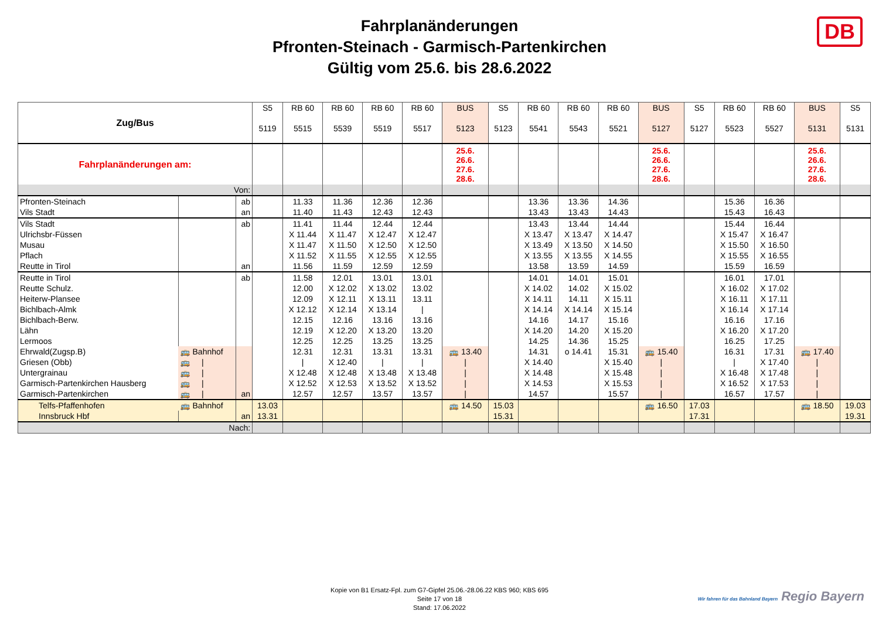Fahrplanänderungen
Pfronten-Steinach - Garmisch-Partenkirchen
Gültig vom 25.6. bis 28.6.2022
DB
| Zug/Bus | | | S5 | RB 60 | RB 60 | RB 60 | RB 60 | BUS | S5 | RB 60 | RB 60 | RB 60 | BUS | S5 | RB 60 | RB 60 | BUS | S5 |
| --- | --- | --- | --- | --- | --- | --- | --- | --- | --- | --- | --- | --- | --- | --- | --- | --- | --- | --- |
| | | | 5119 | 5515 | 5539 | 5519 | 5517 | 5123 | 5123 | 5541 | 5543 | 5521 | 5127 | 5127 | 5523 | 5527 | 5131 | 5131 |
| Fahrplanänderungen am: | | | | | | | | 25.6. 26.6. 27.6. 28.6. | | | | | 25.6. 26.6. 27.6. 28.6. | | | | 25.6. 26.6. 27.6. 28.6. | |
| Von: | | | | | | | | | | | | | | | | | | |
| Pfronten-Steinach | | ab | | 11.33 | 11.36 | 12.36 | 12.36 | | | 13.36 | 13.36 | 14.36 | | | 15.36 | 16.36 | | |
| Vils Stadt | | an | | 11.40 | 11.43 | 12.43 | 12.43 | | | 13.43 | 13.43 | 14.43 | | | 15.43 | 16.43 | | |
| Vils Stadt | | ab | | 11.41 | 11.44 | 12.44 | 12.44 | | | 13.43 | 13.44 | 14.44 | | | 15.44 | 16.44 | | |
| Ulrichsbr-Füssen | | | | X 11.44 | X 11.47 | X 12.47 | X 12.47 | | | X 13.47 | X 13.47 | X 14.47 | | | X 15.47 | X 16.47 | | |
| Musau | | | | X 11.47 | X 11.50 | X 12.50 | X 12.50 | | | X 13.49 | X 13.50 | X 14.50 | | | X 15.50 | X 16.50 | | |
| Pflach | | | | X 11.52 | X 11.55 | X 12.55 | X 12.55 | | | X 13.55 | X 13.55 | X 14.55 | | | X 15.55 | X 16.55 | | |
| Reutte in Tirol | | an | | 11.56 | 11.59 | 12.59 | 12.59 | | | 13.58 | 13.59 | 14.59 | | | 15.59 | 16.59 | | |
| Reutte in Tirol | | ab | | 11.58 | 12.01 | 13.01 | 13.01 | | | 14.01 | 14.01 | 15.01 | | | 16.01 | 17.01 | | |
| Reutte Schulz. | | | | 12.00 | X 12.02 | X 13.02 | 13.02 | | | X 14.02 | 14.02 | X 15.02 | | | X 16.02 | X 17.02 | | |
| Heiterw-Plansee | | | | 12.09 | X 12.11 | X 13.11 | 13.11 | | | X 14.11 | 14.11 | X 15.11 | | | X 16.11 | X 17.11 | | |
| Bichlbach-Almk | | | | X 12.12 | X 12.14 | X 13.14 | / | | | X 14.14 | X 14.14 | X 15.14 | | | X 16.14 | X 17.14 | | |
| Bichlbach-Berw. | | | | 12.15 | 12.16 | 13.16 | 13.16 | | | 14.16 | 14.17 | 15.16 | | | 16.16 | 17.16 | | |
| Lähn | | | | 12.19 | X 12.20 | X 13.20 | 13.20 | | | X 14.20 | 14.20 | X 15.20 | | | X 16.20 | X 17.20 | | |
| Lermoos | | | | 12.25 | 12.25 | 13.25 | 13.25 | | | 14.25 | 14.36 | 15.25 | | | 16.25 | 17.25 | | |
| Ehrwald(Zugsp.B) | 🚌 Bahnhof | | | 12.31 | 12.31 | 13.31 | 13.31 | 🚌 13.40 | | 14.31 | o 14.41 | 15.31 | 🚌 15.40 | | 16.31 | 17.31 | 🚌 17.40 | |
| Griesen (Obb) | 🚌 / | | | / | X 12.40 | / | / | / | | X 14.40 | | X 15.40 | / | | / | X 17.40 | / | |
| Untergrainau | 🚌 / | | | X 12.48 | X 12.48 | X 13.48 | X 13.48 | / | | X 14.48 | | X 15.48 | / | | X 16.48 | X 17.48 | / | |
| Garmisch-Partenkirchen Hausberg | 🚌 / | | | X 12.52 | X 12.53 | X 13.52 | X 13.52 | / | | X 14.53 | | X 15.53 | / | | X 16.52 | X 17.53 | / | |
| Garmisch-Partenkirchen | 🚌 / | an | | 12.57 | 12.57 | 13.57 | 13.57 | / | | 14.57 | | 15.57 | / | | 16.57 | 17.57 | / | |
| Telfs-Pfaffenhofen | 🚌 Bahnhof | | 13.03 | | | | | 🚌 14.50 | 15.03 | | | | 🚌 16.50 | 17.03 | | | 🚌 18.50 | 19.03 |
| Innsbruck Hbf | | an | 13.31 | | | | | | 15.31 | | | | | 17.31 | | | | 19.31 |
| Nach: | | | | | | | | | | | | | | | | | | |
Kopie von B1 Ersatz-Fpl. zum G7-Gipfel 25.06.-28.06.22 KBS 960; KBS 695
Seite 17 von 18
Stand: 17.06.2022
Wir fahren für das Bahnland Bayern Regio Bayern